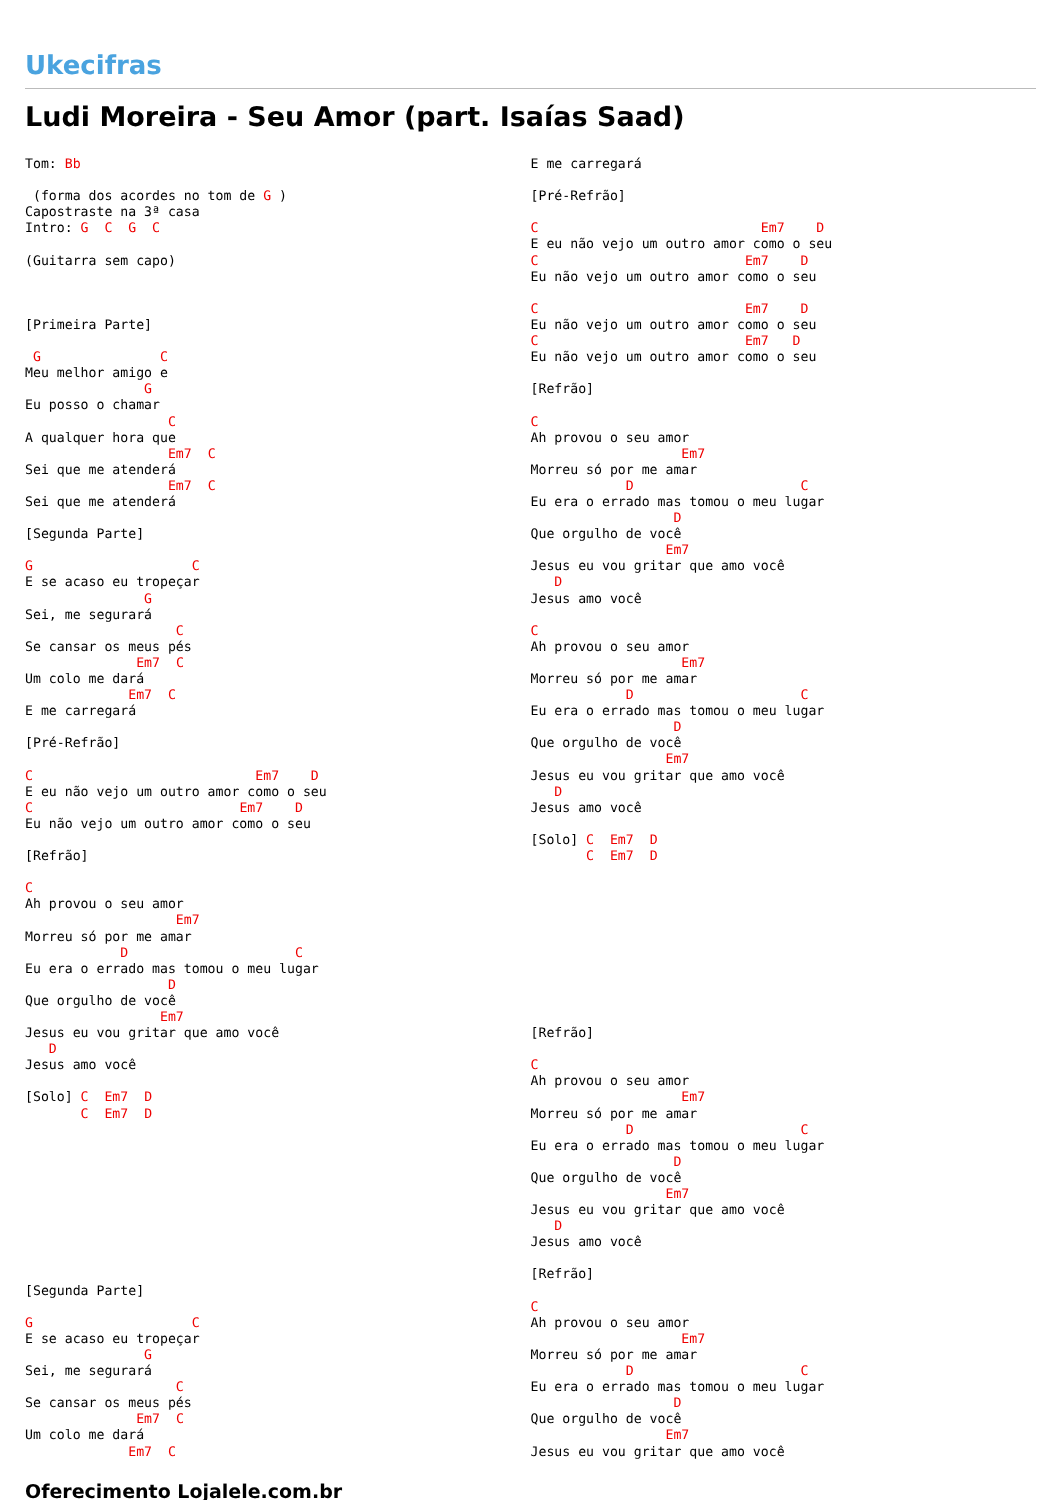Ukecifras
Ludi Moreira - Seu Amor (part. Isaías Saad)
Tom: Bb

 (forma dos acordes no tom de G )
Capostraste na 3ª casa
Intro: G  C  G  C

(Guitarra sem capo)



[Primeira Parte]

 G               C
Meu melhor amigo e
               G
Eu posso o chamar
                  C
A qualquer hora que
                  Em7  C
Sei que me atenderá
                  Em7  C
Sei que me atenderá

[Segunda Parte]

G                    C
E se acaso eu tropeçar
               G
Sei, me segurará
                   C
Se cansar os meus pés
              Em7  C
Um colo me dará
             Em7  C
E me carregará

[Pré-Refrão]

C                            Em7    D
E eu não vejo um outro amor como o seu
C                          Em7    D
Eu não vejo um outro amor como o seu

[Refrão]

C
Ah provou o seu amor
                   Em7
Morreu só por me amar
            D                     C
Eu era o errado mas tomou o meu lugar
                  D
Que orgulho de você
                 Em7
Jesus eu vou gritar que amo você
   D
Jesus amo você

[Solo] C  Em7  D
       C  Em7  D










[Segunda Parte]

G                    C
E se acaso eu tropeçar
               G
Sei, me segurará
                   C
Se cansar os meus pés
              Em7  C
Um colo me dará
             Em7  C
E me carregará

[Pré-Refrão]

C                            Em7    D
E eu não vejo um outro amor como o seu
C                          Em7    D
Eu não vejo um outro amor como o seu

C                          Em7    D
Eu não vejo um outro amor como o seu
C                          Em7   D
Eu não vejo um outro amor como o seu

[Refrão]

C
Ah provou o seu amor
                   Em7
Morreu só por me amar
            D                     C
Eu era o errado mas tomou o meu lugar
                  D
Que orgulho de você
                 Em7
Jesus eu vou gritar que amo você
   D
Jesus amo você

C
Ah provou o seu amor
                   Em7
Morreu só por me amar
            D                     C
Eu era o errado mas tomou o meu lugar
                  D
Que orgulho de você
                 Em7
Jesus eu vou gritar que amo você
   D
Jesus amo você

[Solo] C  Em7  D
       C  Em7  D










[Refrão]

C
Ah provou o seu amor
                   Em7
Morreu só por me amar
            D                     C
Eu era o errado mas tomou o meu lugar
                  D
Que orgulho de você
                 Em7
Jesus eu vou gritar que amo você
   D
Jesus amo você

[Refrão]

C
Ah provou o seu amor
                   Em7
Morreu só por me amar
            D                     C
Eu era o errado mas tomou o meu lugar
                  D
Que orgulho de você
                 Em7
Jesus eu vou gritar que amo você
Oferecimento Lojalele.com.br